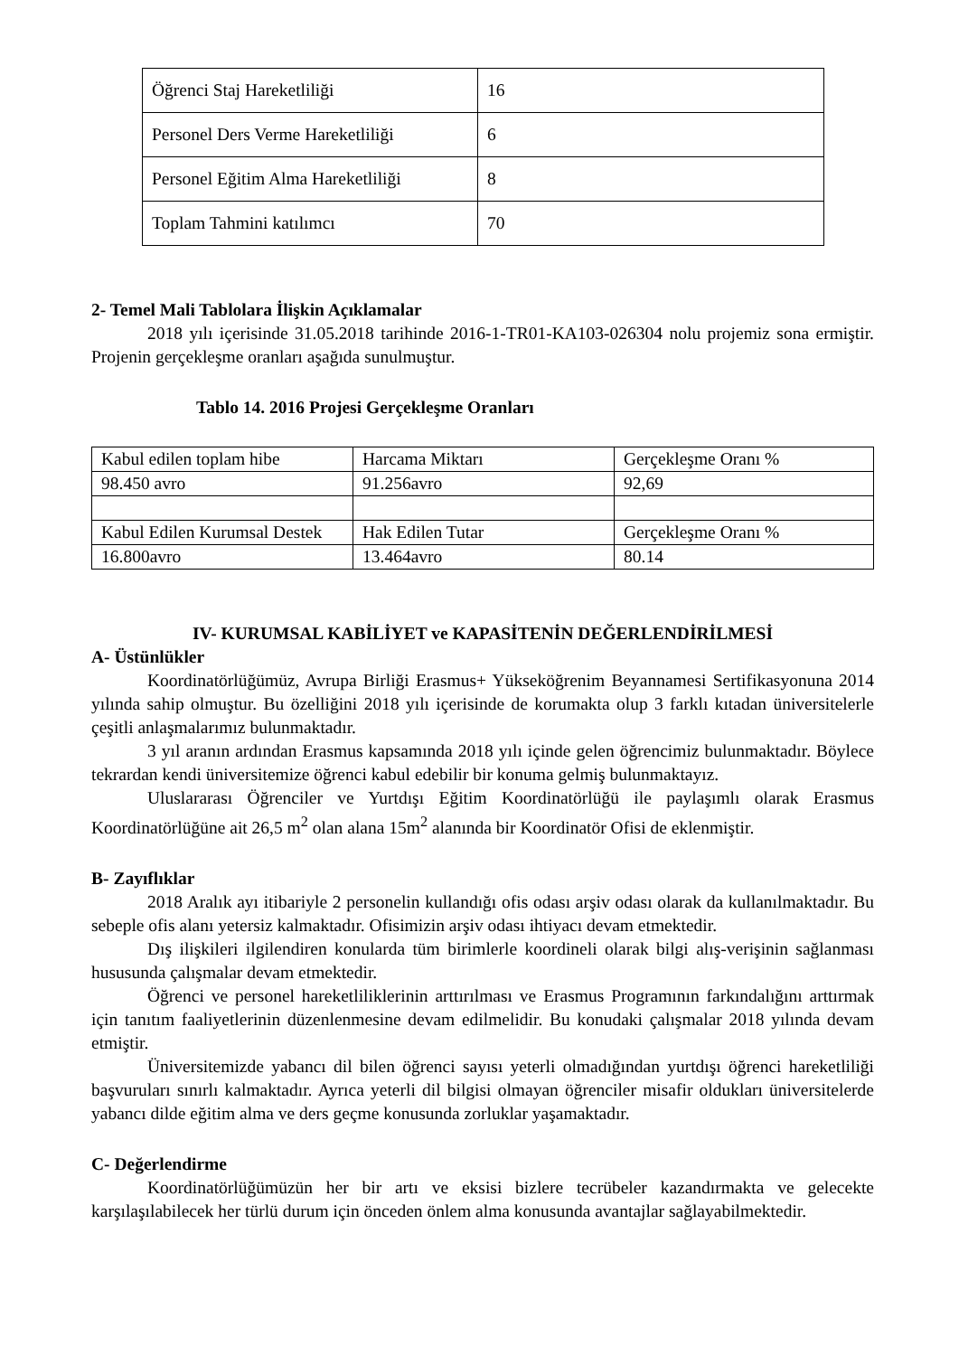| Öğrenci Staj Hareketliliği | 16 |
| Personel Ders Verme Hareketliliği | 6 |
| Personel Eğitim Alma Hareketliliği | 8 |
| Toplam Tahmini katılımcı | 70 |
2- Temel Mali Tablolara İlişkin Açıklamalar
2018 yılı içerisinde 31.05.2018 tarihinde 2016-1-TR01-KA103-026304 nolu projemiz sona ermiştir. Projenin gerçekleşme oranları aşağıda sunulmuştur.
Tablo 14. 2016 Projesi Gerçekleşme Oranları
| Kabul edilen toplam hibe | Harcama Miktarı | Gerçekleşme Oranı % |
| 98.450 avro | 91.256avro | 92,69 |
| Kabul Edilen Kurumsal Destek | Hak Edilen Tutar | Gerçekleşme Oranı % |
| 16.800avro | 13.464avro | 80.14 |
IV- KURUMSAL KABİLİYET ve KAPASİTENİN DEĞERLENDİRİLMESİ
A- Üstünlükler
Koordinatörlüğümüz, Avrupa Birliği Erasmus+ Yükseköğrenim Beyannamesi Sertifikasyonuna 2014 yılında sahip olmuştur. Bu özelliğini 2018 yılı içerisinde de korumakta olup 3 farklı kıtadan üniversitelerle çeşitli anlaşmalarımız bulunmaktadır.
3 yıl aranın ardından Erasmus kapsamında 2018 yılı içinde gelen öğrencimiz bulunmaktadır. Böylece tekrardan kendi üniversitemize öğrenci kabul edebilir bir konuma gelmiş bulunmaktayız.
Uluslararası Öğrenciler ve Yurtdışı Eğitim Koordinatörlüğü ile paylaşımlı olarak Erasmus Koordinatörlüğüne ait 26,5 m<sup>2</sup> olan alana 15m<sup>2</sup> alanında bir Koordinatör Ofisi de eklenmiştir.
B- Zayıflıklar
2018 Aralık ayı itibariyle 2 personelin kullandığı ofis odası arşiv odası olarak da kullanılmaktadır. Bu sebeple ofis alanı yetersiz kalmaktadır. Ofisimizin arşiv odası ihtiyacı devam etmektedir.
Dış ilişkileri ilgilendiren konularda tüm birimlerle koordineli olarak bilgi alış-verişinin sağlanması hususunda çalışmalar devam etmektedir.
Öğrenci ve personel hareketliliklerinin arttırılması ve Erasmus Programının farkındalığını arttırmak için tanıtım faaliyetlerinin düzenlenmesine devam edilmelidir. Bu konudaki çalışmalar 2018 yılında devam etmiştir.
Üniversitemizde yabancı dil bilen öğrenci sayısı yeterli olmadığından yurtdışı öğrenci hareketliliği başvuruları sınırlı kalmaktadır. Ayrıca yeterli dil bilgisi olmayan öğrenciler misafir oldukları üniversitelerde yabancı dilde eğitim alma ve ders geçme konusunda zorluklar yaşamaktadır.
C- Değerlendirme
Koordinatörlüğümüzün her bir artı ve eksisi bizlere tecrübeler kazandırmakta ve gelecekte karşılaşılabilecek her türlü durum için önceden önlem alma konusunda avantajlar sağlayabilmektedir.